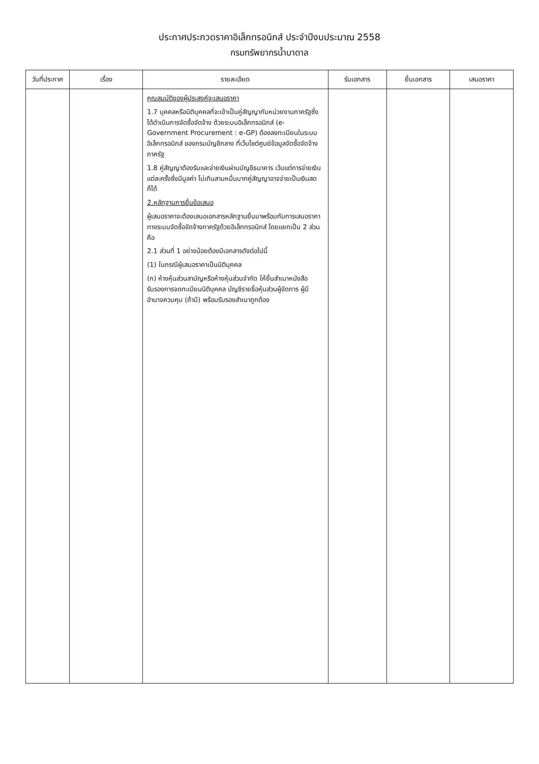ประกาศประกวดราคาอิเล็กทรอนิกส์ ประจำปีงบประมาณ 2558
กรมทรัพยากรน้ำบาดาล
| วันที่ประกาศ | เรื่อง | รายละเอียด | รับเอกสาร | ยื่นเอกสาร | เสนอราคา |
| --- | --- | --- | --- | --- | --- |
| | | คุณสมบัติของผู้ประสงค์จะเสนอราคา 1.7 บุคคลหรือนิติบุคคลที่จะเข้าเป็นคู่สัญญากับหน่วยงานภาครัฐซึ่งได้ดำเนินการจัดซื้อจัดจ้าง ด้วยระบบอิเล็กทรอนิกส์ (e-Government Procurement : e-GP) ต้องลงทะเบียนในระบบอิเล็กทรอนิกส์ ของกรมบัญชีกลาง ที่เว็บไซต์ศูนย์ข้อมูลจัดซื้อจัดจ้างภาครัฐ 1.8 คู่สัญญาต้องรับและจ่ายเงินผ่านบัญชีธนาคาร เว้นแต่การจ่ายเงินแต่ละครั้งซึ่งมีมูลค่า ไม่เกินสามหมื่นบาทคู่สัญญาอาจจ่ายเป็นเงินสดก็ได้ 2.หลักฐานการยื่นข้อเสนอ ผู้เสนอราคาจะต้องเสนอเอกสารหลักฐานยื่นมาพร้อมกับการเสนอราคาทางระบบจัดซื้อจัดจ้างภาครัฐด้วยอิเล็กทรอนิกส์ โดยแยกเป็น 2 ส่วน คือ 2.1 ส่วนที่ 1 อย่างน้อยต้องมีเอกสารดังต่อไปนี้ (1) ในกรณีผู้เสนอราคาเป็นนิติบุคคล (ก) ห้างหุ้นส่วนสามัญหรือห้างหุ้นส่วนจำกัด ให้ยื่นสำเนาหนังสือรับรองการจดทะเบียนนิติบุคคล บัญชีรายชื่อหุ้นส่วนผู้จัดการ ผู้มีอำนาจควบคุม (ถ้ามี) พร้อมรับรองสำเนาถูกต้อง | | | |